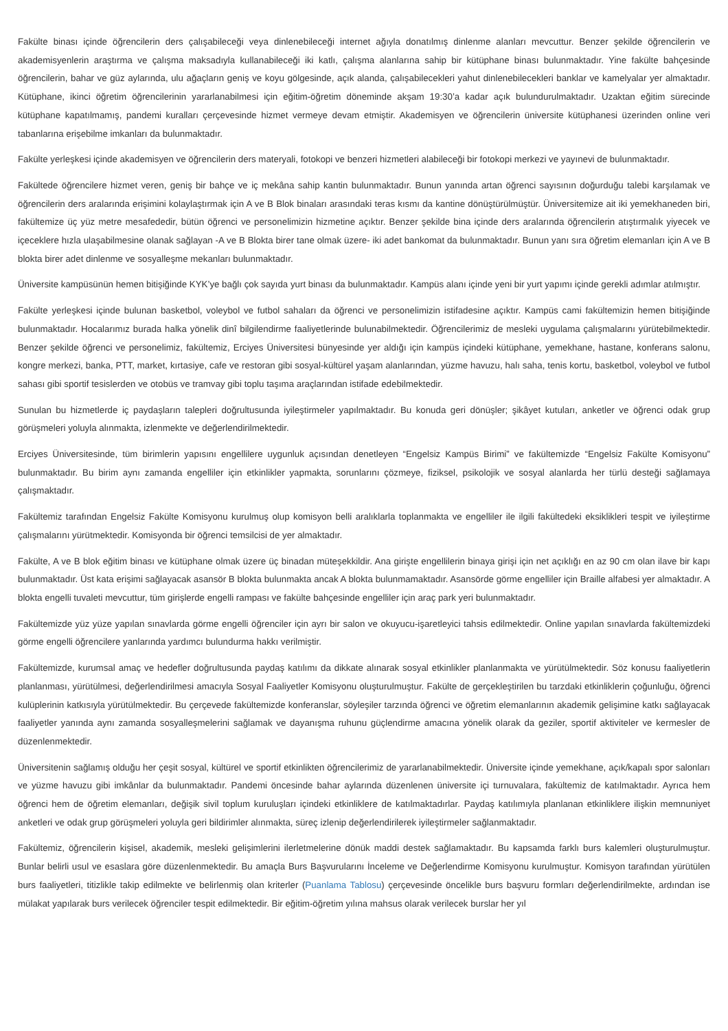Fakülte binası içinde öğrencilerin ders çalışabileceği veya dinlenebileceği internet ağıyla donatılmış dinlenme alanları mevcuttur. Benzer şekilde öğrencilerin ve akademisyenlerin araştırma ve çalışma maksadıyla kullanabileceği iki katlı, çalışma alanlarına sahip bir kütüphane binası bulunmaktadır. Yine fakülte bahçesinde öğrencilerin, bahar ve güz aylarında, ulu ağaçların geniş ve koyu gölgesinde, açık alanda, çalışabilecekleri yahut dinlenebilecekleri banklar ve kamelyalar yer almaktadır. Kütüphane, ikinci öğretim öğrencilerinin yararlanabilmesi için eğitim-öğretim döneminde akşam 19:30’a kadar açık bulundurulmaktadır. Uzaktan eğitim sürecinde kütüphane kapatılmamış, pandemi kuralları çerçevesinde hizmet vermeye devam etmiştir. Akademisyen ve öğrencilerin üniversite kütüphanesi üzerinden online veri tabanlarına erişebilme imkanları da bulunmaktadır.
Fakülte yerleşkesi içinde akademisyen ve öğrencilerin ders materyali, fotokopi ve benzeri hizmetleri alabileceği bir fotokopi merkezi ve yayınevi de bulunmaktadır.
Fakültede öğrencilere hizmet veren, geniş bir bahçe ve iç mekâna sahip kantin bulunmaktadır. Bunun yanında artan öğrenci sayısının doğurduğu talebi karşılamak ve öğrencilerin ders aralarında erişimini kolaylaştırmak için A ve B Blok binaları arasındaki teras kısmı da kantine dönüştürülmüştür. Üniversitemize ait iki yemekhaneden biri, fakültemize üç yüz metre mesafededir, bütün öğrenci ve personelimizin hizmetine açıktır. Benzer şekilde bina içinde ders aralarında öğrencilerin atıştırmalık yiyecek ve içeceklere hızla ulaşabilmesine olanak sağlayan -A ve B Blokta birer tane olmak üzere- iki adet bankomat da bulunmaktadır. Bunun yanı sıra öğretim elemanları için A ve B blokta birer adet dinlenme ve sosyalleşme mekanları bulunmaktadır.
Üniversite kampüsünün hemen bitişiğinde KYK’ye bağlı çok sayıda yurt binası da bulunmaktadır. Kampüs alanı içinde yeni bir yurt yapımı içinde gerekli adımlar atılmıştır.
Fakülte yerleşkesi içinde bulunan basketbol, voleybol ve futbol sahaları da öğrenci ve personelimizin istifadesine açıktır. Kampüs cami fakültemizin hemen bitişiğinde bulunmaktadır. Hocalarımız burada halka yönelik dinî bilgilendirme faaliyetlerinde bulunabilmektedir. Öğrencilerimiz de mesleki uygulama çalışmalarını yürütebilmektedir. Benzer şekilde öğrenci ve personelimiz, fakültemiz, Erciyes Üniversitesi bünyesinde yer aldığı için kampüs içindeki kütüphane, yemekhane, hastane, konferans salonu, kongre merkezi, banka, PTT, market, kırtasiye, cafe ve restoran gibi sosyal-kültürel yaşam alanlarından, yüzme havuzu, halı saha, tenis kortu, basketbol, voleybol ve futbol sahası gibi sportif tesislerden ve otobüs ve tramvay gibi toplu taşıma araçlarından istifade edebilmektedir.
Sunulan bu hizmetlerde iç paydaşların talepleri doğrultusunda iyileştirmeler yapılmaktadır. Bu konuda geri dönüşler; şikâyet kutuları, anketler ve öğrenci odak grup görüşmeleri yoluyla alınmakta, izlenmekte ve değerlendirilmektedir.
Erciyes Üniversitesinde, tüm birimlerin yapısını engellilere uygunluk açısından denetleyen “Engelsiz Kampüs Birimi” ve fakültemizde “Engelsiz Fakülte Komisyonu” bulunmaktadır. Bu birim aynı zamanda engelliler için etkinlikler yapmakta, sorunlarını çözmeye, fiziksel, psikolojik ve sosyal alanlarda her türlü desteği sağlamaya çalışmaktadır.
Fakültemiz tarafından Engelsiz Fakülte Komisyonu kurulmuş olup komisyon belli aralıklarla toplanmakta ve engelliler ile ilgili fakültedeki eksiklikleri tespit ve iyileştirme çalışmalarını yürütmektedir. Komisyonda bir öğrenci temsilcisi de yer almaktadır.
Fakülte, A ve B blok eğitim binası ve kütüphane olmak üzere üç binadan müteşekkildir. Ana girişte engellilerin binaya girişi için net açıklığı en az 90 cm olan ilave bir kapı bulunmaktadır. Üst kata erişimi sağlayacak asansör B blokta bulunmakta ancak A blokta bulunmamaktadır. Asansörde görme engelliler için Braille alfabesi yer almaktadır. A blokta engelli tuvaleti mevcuttur, tüm girişlerde engelli rampası ve fakülte bahçesinde engelliler için araç park yeri bulunmaktadır.
Fakültemizde yüz yüze yapılan sınavlarda görme engelli öğrenciler için ayrı bir salon ve okuyucu-işaretleyici tahsis edilmektedir. Online yapılan sınavlarda fakültemizdeki görme engelli öğrencilere yanlarında yardımcı bulundurma hakkı verilmiştir.
Fakültemizde, kurumsal amaç ve hedefler doğrultusunda paydaş katılımı da dikkate alınarak sosyal etkinlikler planlanmakta ve yürütülmektedir. Söz konusu faaliyetlerin planlanması, yürütülmesi, değerlendirilmesi amacıyla Sosyal Faaliyetler Komisyonu oluşturulmuştur. Fakülte de gerçekleştirilen bu tarzdaki etkinliklerin çoğunluğu, öğrenci kulüplerinin katkısıyla yürütülmektedir. Bu çerçevede fakültemizde konferanslar, söyleşiler tarzında öğrenci ve öğretim elemanlarının akademik gelişimine katkı sağlayacak faaliyetler yanında aynı zamanda sosyalleşmelerini sağlamak ve dayanışma ruhunu güçlendirme amacına yönelik olarak da geziler, sportif aktiviteler ve kermesler de düzenlenmektedir.
Üniversitenin sağlamış olduğu her çeşit sosyal, kültürel ve sportif etkinlikten öğrencilerimiz de yararlanabilmektedir. Üniversite içinde yemekhane, açık/kapalı spor salonları ve yüzme havuzu gibi imkânlar da bulunmaktadır. Pandemi öncesinde bahar aylarında düzenlenen üniversite içi turnuvalara, fakültemiz de katılmaktadır. Ayrıca hem öğrenci hem de öğretim elemanları, değişik sivil toplum kuruluşları içindeki etkinliklere de katılmaktadırlar. Paydaş katılımıyla planlanan etkinliklere ilişkin memnuniyet anketleri ve odak grup görüşmeleri yoluyla geri bildirimler alınmakta, süreç izlenip değerlendirilerek iyileştirmeler sağlanmaktadır.
Fakültemiz, öğrencilerin kişisel, akademik, mesleki gelişimlerini ilerletmelerine dönük maddi destek sağlamaktadır. Bu kapsamda farklı burs kalemleri oluşturulmuştur. Bunlar belirli usul ve esaslara göre düzenlenmektedir. Bu amaçla Burs Başvurularını İnceleme ve Değerlendirme Komisyonu kurulmuştur. Komisyon tarafından yürütülen burs faaliyetleri, titizlikle takip edilmekte ve belirlenmiş olan kriterler (Puanlama Tablosu) çerçevesinde öncelikle burs başvuru formları değerlendirilmekte, ardından ise mülakat yapılarak burs verilecek öğrenciler tespit edilmektedir. Bir eğitim-öğretim yılına mahsus olarak verilecek burslar her yıl